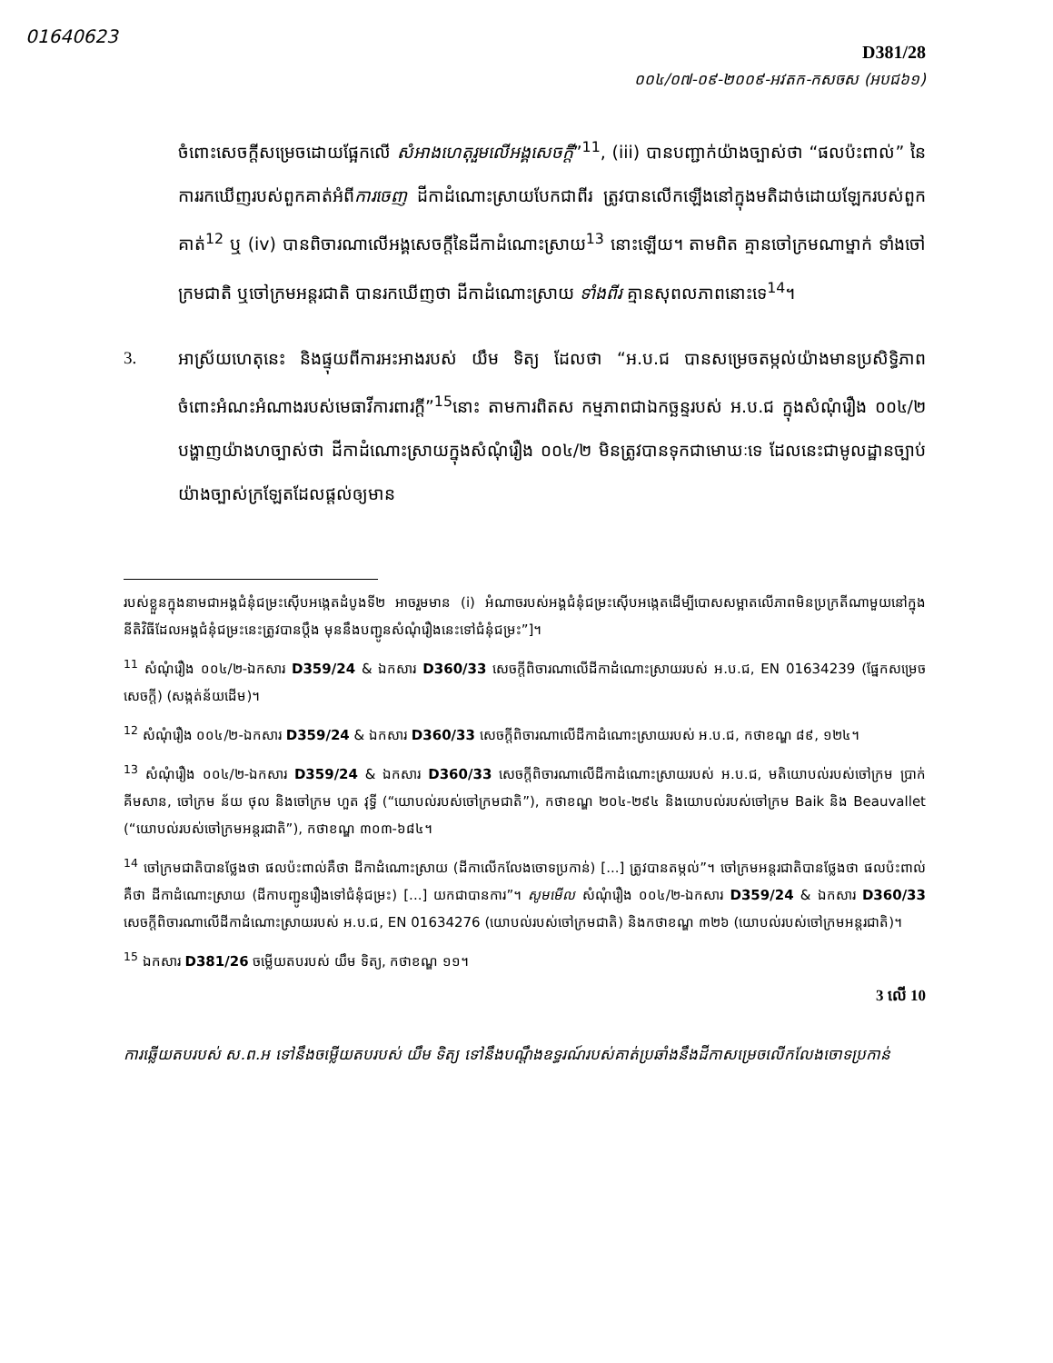01640623
D381/28
០០៤/០៧-០៩-២០០៩-អវតក-កសចស (អបជ៦១)
ចំពោះសេចក្តីសម្រេចដោយផ្អែកលើ សំអាងហេតុរួមលើអង្គសេចក្តី”<sup>11</sup>, (iii) បានបញ្ជាក់យ៉ាងច្បាស់ថា “ផលប៉ះពាល់” នៃការរកឃើញរបស់ពួកគាត់អំពីការចេញ ដីកាដំណោះស្រាយបែកជាពីរ ត្រូវបានលើកឡើងនៅក្នុងមតិដាច់ដោយឡែករបស់ពួកគាត់<sup>12</sup> ឬ (iv) បានពិចារណាលើអង្គសេចក្តីនៃដីកាដំណោះស្រាយ<sup>13</sup> នោះឡើយ។ តាមពិត គ្មានចៅក្រមណាម្នាក់ ទាំងចៅក្រមជាតិ ឬចៅក្រមអន្តរជាតិ បានរកឃើញថា ដីកាដំណោះស្រាយ ទាំងពីរ គ្មានសុពលភាពនោះទេ<sup>14</sup>។
3. អាស្រ័យហេតុនេះ និងផ្ទុយពីការអះអាងរបស់ យឹម ទិត្យ ដែលថា “អ.ប.ជ បានសម្រេចតម្កល់យ៉ាងមានប្រសិទ្ធិភាពចំពោះអំណះអំណាងរបស់មេធាវីការពារក្តី”<sup>15</sup>នោះ តាមការពិតស កម្មភាពជាឯកច្ឆន្ទរបស់ អ.ប.ជ ក្នុងសំណុំរឿង ០០៤/២ បង្ហាញយ៉ាងហច្បាស់ថា ដីកាដំណោះស្រាយក្នុងសំណុំរឿង ០០៤/២ មិនត្រូវបានទុកជាមោឃៈទេ ដែលនេះជាមូលដ្ឋានច្បាប់យ៉ាងច្បាស់ក្រឡែតដែលផ្តល់ឲ្យមាន
របស់ខ្លួនក្នុងនាមជាអង្គជំនុំជម្រះស៊ើបអង្កេតដំបូងទី២ អាចរួមមាន (i) អំណាចរបស់អង្គជំនុំជម្រះស៊ើបអង្កេតដើម្បីបោសសម្អាតលើភាពមិនប្រក្រតីណាមួយនៅក្នុងនីតិវិធីដែលអង្គជំនុំជម្រះនេះត្រូវបានប្តឹង មុននឹងបញ្ជូនសំណុំរឿងនេះទៅជំនុំជម្រះ”]។
<sup>11</sup> សំណុំរឿង ០០៤/២-ឯកសារ D359/24 & ឯកសារ D360/33 សេចក្តីពិចារណាលើដីកាដំណោះស្រាយរបស់ អ.ប.ជ, EN 01634239 (ផ្នែកសម្រេចសេចក្តី) (សង្កត់ន័យដើម)។
<sup>12</sup> សំណុំរឿង ០០៤/២-ឯកសារ D359/24 & ឯកសារ D360/33 សេចក្តីពិចារណាលើដីកាដំណោះស្រាយរបស់ អ.ប.ជ, កថាខណ្ឌ ៨៩, ១២៤។
<sup>13</sup> សំណុំរឿង ០០៤/២-ឯកសារ D359/24 & ឯកសារ D360/33 សេចក្តីពិចារណាលើដីកាដំណោះស្រាយរបស់ អ.ប.ជ, មតិយោបល់របស់ចៅក្រម ប្រាក់ គីមសាន, ចៅក្រម ន័យ ថុល និងចៅក្រម ហួត វុទ្ធី (“យោបល់របស់ចៅក្រមជាតិ”), កថាខណ្ឌ ២០៤-២៩៤ និងយោបល់របស់ចៅក្រម Baik និង Beauvallet (“យោបល់របស់ចៅក្រមអន្តរជាតិ”), កថាខណ្ឌ ៣០៣-៦៨៤។
<sup>14</sup> ចៅក្រមជាតិបានថ្លែងថា ផលប៉ះពាល់គឺថា ដីកាដំណោះស្រាយ (ដីកាលើកលែងចោទប្រកាន់) [...] ត្រូវបានតម្កល់”។ ចៅក្រមអន្តរជាតិបានថ្លែងថា ផលប៉ះពាល់គឺថា ដីកាដំណោះស្រាយ (ដីកាបញ្ជូនរឿងទៅជំនុំជម្រះ) [...] យកជាបានការ”។ សូមមើល សំណុំរឿង ០០៤/២-ឯកសារ D359/24 & ឯកសារ D360/33 សេចក្តីពិចារណាលើដីកាដំណោះស្រាយរបស់ អ.ប.ជ, EN 01634276 (យោបល់របស់ចៅក្រមជាតិ) និងកថាខណ្ឌ ៣២៦ (យោបល់របស់ចៅក្រមអន្តរជាតិ)។
<sup>15</sup> ឯកសារ D381/26 ចម្លើយតបរបស់ យឹម ទិត្យ, កថាខណ្ឌ ១១។
3 លើ 10
ការឆ្លើយតបរបស់ ស.ព.អ ទៅនឹងចម្លើយតបរបស់ យឹម ទិត្យ ទៅនឹងបណ្តឹងឧទ្ធរណ៍របស់គាត់ប្រឆាំងនឹងដីកាសម្រេចលើកលែងចោទប្រកាន់